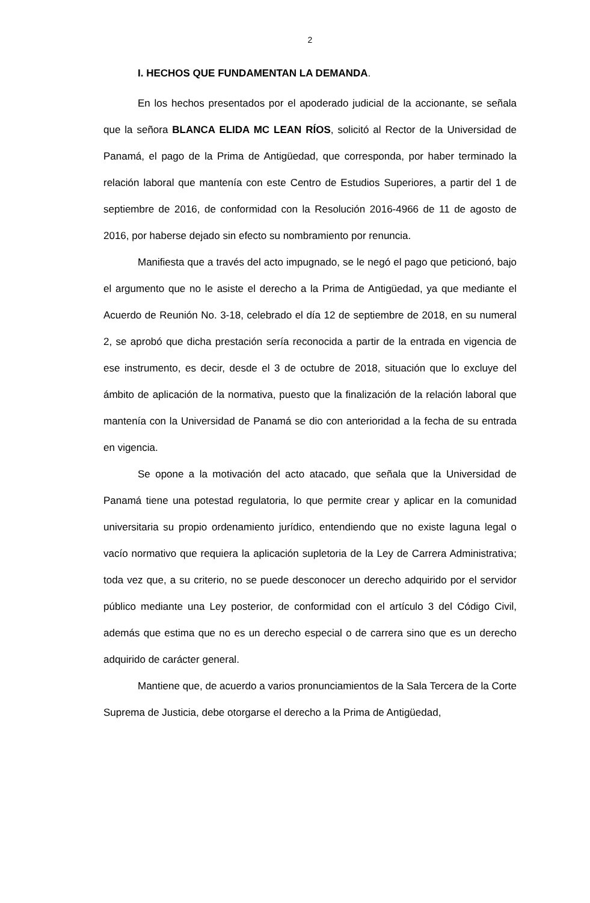2
I. HECHOS QUE FUNDAMENTAN LA DEMANDA.
En los hechos presentados por el apoderado judicial de la accionante, se señala que la señora BLANCA ELIDA MC LEAN RÍOS, solicitó al Rector de la Universidad de Panamá, el pago de la Prima de Antigüedad, que corresponda, por haber terminado la relación laboral que mantenía con este Centro de Estudios Superiores, a partir del 1 de septiembre de 2016, de conformidad con la Resolución 2016-4966 de 11 de agosto de 2016, por haberse dejado sin efecto su nombramiento por renuncia.
Manifiesta que a través del acto impugnado, se le negó el pago que peticionó, bajo el argumento que no le asiste el derecho a la Prima de Antigüedad, ya que mediante el Acuerdo de Reunión No. 3-18, celebrado el día 12 de septiembre de 2018, en su numeral 2, se aprobó que dicha prestación sería reconocida a partir de la entrada en vigencia de ese instrumento, es decir, desde el 3 de octubre de 2018, situación que lo excluye del ámbito de aplicación de la normativa, puesto que la finalización de la relación laboral que mantenía con la Universidad de Panamá se dio con anterioridad a la fecha de su entrada en vigencia.
Se opone a la motivación del acto atacado, que señala que la Universidad de Panamá tiene una potestad regulatoria, lo que permite crear y aplicar en la comunidad universitaria su propio ordenamiento jurídico, entendiendo que no existe laguna legal o vacío normativo que requiera la aplicación supletoria de la Ley de Carrera Administrativa; toda vez que, a su criterio, no se puede desconocer un derecho adquirido por el servidor público mediante una Ley posterior, de conformidad con el artículo 3 del Código Civil, además que estima que no es un derecho especial o de carrera sino que es un derecho adquirido de carácter general.
Mantiene que, de acuerdo a varios pronunciamientos de la Sala Tercera de la Corte Suprema de Justicia, debe otorgarse el derecho a la Prima de Antigüedad,